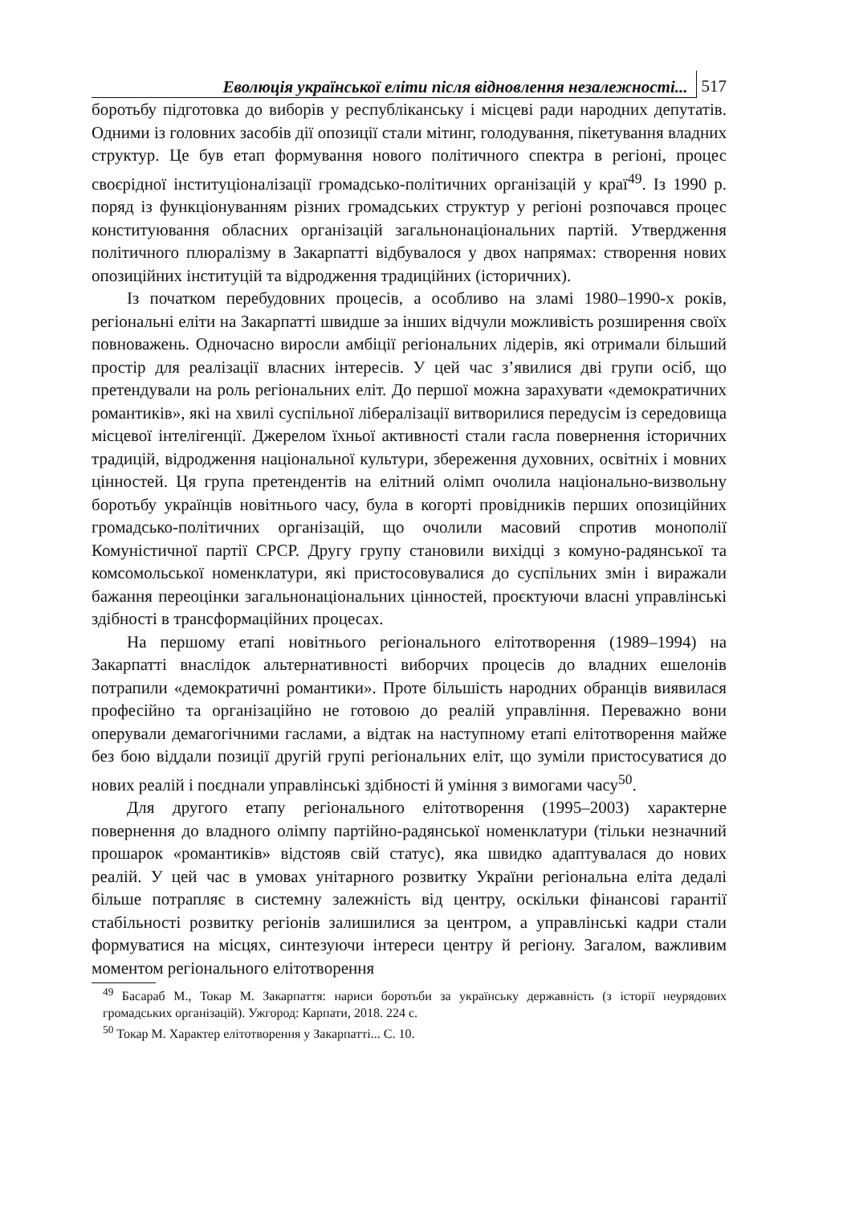Еволюція української еліти після відновлення незалежності... 517
боротьбу підготовка до виборів у республіканську і місцеві ради народних депутатів. Одними із головних засобів дії опозиції стали мітинг, голодування, пікетування владних структур. Це був етап формування нового політичного спектра в регіоні, процес своєрідної інституціоналізації громадсько-політичних організацій у краї<sup>49</sup>. Із 1990 р. поряд із функціонуванням різних громадських структур у регіоні розпочався процес конституювання обласних організацій загальнонаціональних партій. Утвердження політичного плюралізму в Закарпатті відбувалося у двох напрямах: створення нових опозиційних інституцій та відродження традиційних (історичних).
Із початком перебудовних процесів, а особливо на зламі 1980–1990-х років, регіональні еліти на Закарпатті швидше за інших відчули можливість розширення своїх повноважень. Одночасно виросли амбіції регіональних лідерів, які отримали більший простір для реалізації власних інтересів. У цей час з’явилися дві групи осіб, що претендували на роль регіональних еліт. До першої можна зарахувати «демократичних романтиків», які на хвилі суспільної лібералізації витворилися передусім із середовища місцевої інтелігенції. Джерелом їхньої активності стали гасла повернення історичних традицій, відродження національної культури, збереження духовних, освітніх і мовних цінностей. Ця група претендентів на елітний олімп очолила національно-визвольну боротьбу українців новітнього часу, була в когорті провідників перших опозиційних громадсько-політичних організацій, що очолили масовий спротив монополії Комуністичної партії СРСР. Другу групу становили вихідці з комуно-радянської та комсомольської номенклатури, які пристосовувалися до суспільних змін і виражали бажання переоцінки загальнонаціональних цінностей, проєктуючи власні управлінські здібності в трансформаційних процесах.
На першому етапі новітнього регіонального елітотворення (1989–1994) на Закарпатті внаслідок альтернативності виборчих процесів до владних ешелонів потрапили «демократичні романтики». Проте більшість народних обранців виявилася професійно та організаційно не готовою до реалій управління. Переважно вони оперували демагогічними гаслами, а відтак на наступному етапі елітотворення майже без бою віддали позиції другій групі регіональних еліт, що зуміли пристосуватися до нових реалій і поєднали управлінські здібності й уміння з вимогами часу<sup>50</sup>.
Для другого етапу регіонального елітотворення (1995–2003) характерне повернення до владного олімпу партійно-радянської номенклатури (тільки незначний прошарок «романтиків» відстояв свій статус), яка швидко адаптувалася до нових реалій. У цей час в умовах унітарного розвитку України регіональна еліта дедалі більше потрапляє в системну залежність від центру, оскільки фінансові гарантії стабільності розвитку регіонів залишилися за центром, а управлінські кадри стали формуватися на місцях, синтезуючи інтереси центру й регіону. Загалом, важливим моментом регіонального елітотворення
<sup>49</sup> Басараб М., Токар М. Закарпаття: нариси боротьби за українську державність (з історії неурядових громадських організацій). Ужгород: Карпати, 2018. 224 с.
<sup>50</sup> Токар М. Характер елітотворення у Закарпатті... С. 10.